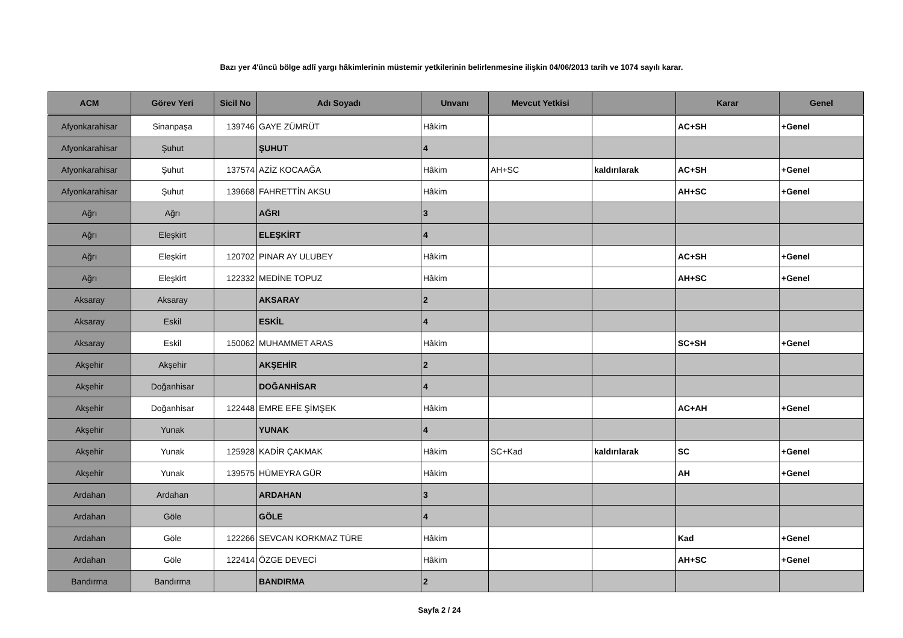Bazı yer 4'üncü bölge adlî yargı hâkimlerinin müstemir yetkilerinin belirlenmesine ilişkin 04/06/2013 tarih ve 1074 sayılı karar.
| ACM | Görev Yeri | Sicil No | Adı Soyadı | Unvanı | Mevcut Yetkisi | | Karar | Genel |
| --- | --- | --- | --- | --- | --- | --- | --- | --- |
| Afyonkarahisar | Sinanpaşa | 139746 | GAYE ZÜMRÜT | Hâkim | | | AC+SH | +Genel |
| Afyonkarahisar | Şuhut | | ŞUHUT | 4 | | | | |
| Afyonkarahisar | Şuhut | 137574 | AZİZ KOCAAĞA | Hâkim | AH+SC | kaldırılarak | AC+SH | +Genel |
| Afyonkarahisar | Şuhut | 139668 | FAHRETTİN AKSU | Hâkim | | | AH+SC | +Genel |
| Ağrı | Ağrı | | AĞRI | 3 | | | | |
| Ağrı | Eleşkirt | | ELEŞKİRT | 4 | | | | |
| Ağrı | Eleşkirt | 120702 | PINAR AY ULUBEY | Hâkim | | | AC+SH | +Genel |
| Ağrı | Eleşkirt | 122332 | MEDİNE TOPUZ | Hâkim | | | AH+SC | +Genel |
| Aksaray | Aksaray | | AKSARAY | 2 | | | | |
| Aksaray | Eskil | | ESKİL | 4 | | | | |
| Aksaray | Eskil | 150062 | MUHAMMET ARAS | Hâkim | | | SC+SH | +Genel |
| Akşehir | Akşehir | | AKŞEHİR | 2 | | | | |
| Akşehir | Doğanhisar | | DOĞANHİSAR | 4 | | | | |
| Akşehir | Doğanhisar | 122448 | EMRE EFE ŞİMŞEK | Hâkim | | | AC+AH | +Genel |
| Akşehir | Yunak | | YUNAK | 4 | | | | |
| Akşehir | Yunak | 125928 | KADİR ÇAKMAK | Hâkim | SC+Kad | kaldırılarak | SC | +Genel |
| Akşehir | Yunak | 139575 | HÜMEYRA GÜR | Hâkim | | | AH | +Genel |
| Ardahan | Ardahan | | ARDAHAN | 3 | | | | |
| Ardahan | Göle | | GÖLE | 4 | | | | |
| Ardahan | Göle | 122266 | SEVCAN KORKMAZ TÜRE | Hâkim | | | Kad | +Genel |
| Ardahan | Göle | 122414 | ÖZGE DEVECİ | Hâkim | | | AH+SC | +Genel |
| Bandırma | Bandırma | | BANDIRMA | 2 | | | | |
Sayfa 2 / 24